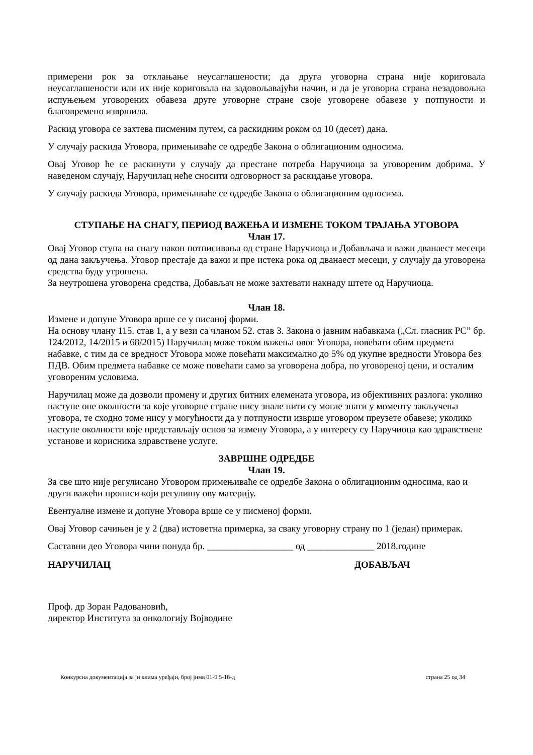примерени рок за отклањање неусаглашености; да друга уговорна страна није кориговала неусаглашености или их није кориговала на задовољавајући начин, и да је уговорна страна незадовољна испуњењем уговорених обавеза друге уговорне стране своје уговорене обавезе у потпуности и благовремено извршила.
Раскид уговора се захтева писменим путем, са раскидним роком од 10 (десет) дана.
У случају раскида Уговора, примењиваће се одредбе Закона о облигационим односима.
Овај Уговор ће се раскинути у случају да престане потреба Наручиоца за уговореним добрима. У наведеном случају, Наручилац неће сносити одговорност за раскидање уговора.
У случају раскида Уговора, примењиваће се одредбе Закона о облигационим односима.
СТУПАЊЕ НА СНАГУ, ПЕРИОД ВАЖЕЊА И ИЗМЕНЕ ТОКОМ ТРАЈАЊА УГОВОРА
Члан 17.
Овај Уговор ступа на снагу након потписивања од стране Наручиоца и Добављача и важи дванаест месеци од дана закључења. Уговор престаје да важи и пре истека рока од дванаест месеци, у случају да уговорена средства буду утрошена.
За неутрошена уговорена средства, Добављач не може захтевати накнаду штете од Наручиоца.
Члан 18.
Измене и допуне Уговора врше се у писаној форми.
На основу члану 115. став 1, а у вези са чланом 52. став 3. Закона о јавним набавкама („Сл. гласник РС” бр. 124/2012, 14/2015 и 68/2015) Наручилац може током важења овог Уговора, повећати обим предмета набавке, с тим да се вредност Уговора може повећати максимално до 5% од укупне вредности Уговора без ПДВ. Обим предмета набавке се може повећати само за уговорена добра, по уговореној цени, и осталим уговореним условима.
Наручилац може да дозволи промену и других битних елемената уговора, из објективних разлога: уколико наступе оне околности за које уговорне стране нису знале нити су могле знати у моменту закључења уговора, те сходно томе нису у могућности да у потпуности изврше уговором преузете обавезе; уколико наступе околности које представљају основ за измену Уговора, а у интересу су Наручиоца као здравствене установе и корисника здравствене услуге.
ЗАВРШНЕ ОДРЕДБЕ
Члан 19.
За све што није регулисано Уговором примењиваће се одредбе Закона о облигационим односима, као и други важећи прописи који регулишу ову материју.
Евентуалне измене и допуне Уговора врше се у писменој форми.
Овај Уговор сачињен је у 2 (два) истоветна примерка, за сваку уговорну страну по 1 (један) примерак.
Саставни део Уговора чини понуда бр. __________________ од ______________ 2018.године
НАРУЧИЛАЦ ДОБАВЉАЧ
Проф. др Зоран Радовановић,
директор Института за онкологију Војводине
Конкурсна документација за јн клима уређаји, број јнмв 01-0 5-18-д страна 25 од 34